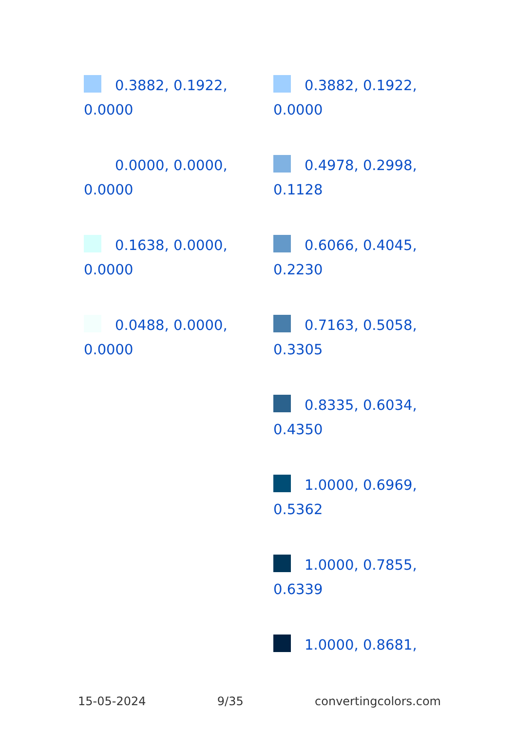0.3882, 0.1922, 0.0000
0.0000, 0.0000, 0.0000
0.1638, 0.0000, 0.0000
0.0488, 0.0000, 0.0000
0.3882, 0.1922, 0.0000
0.4978, 0.2998, 0.1128
0.6066, 0.4045, 0.2230
0.7163, 0.5058, 0.3305
0.8335, 0.6034, 0.4350
1.0000, 0.6969, 0.5362
1.0000, 0.7855, 0.6339
1.0000, 0.8681,
15-05-2024 9/35 convertingcolors.com